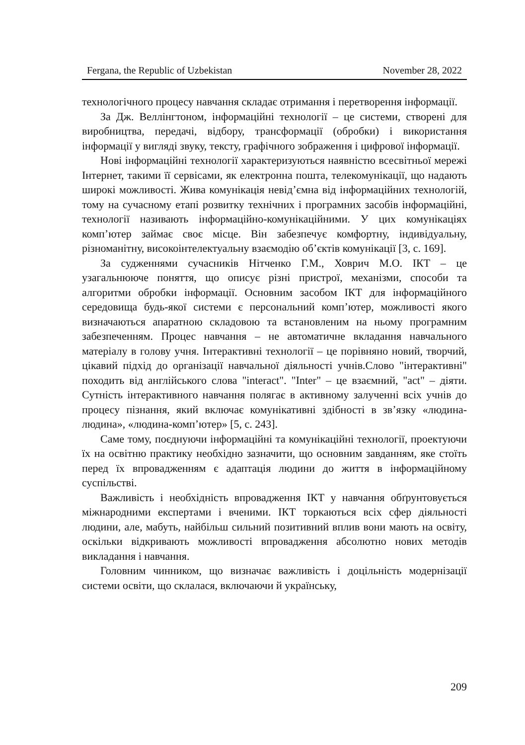Fergana, the Republic of Uzbekistan November 28, 2022
технологічного процесу навчання складає отримання і перетворення інформації.
За Дж. Веллінгтоном, інформаційні технології – це системи, створені для виробництва, передачі, відбору, трансформації (обробки) і використання інформації у вигляді звуку, тексту, графічного зображення і цифрової інформації.
Нові інформаційні технології характеризуються наявністю всесвітньої мережі Інтернет, такими її сервісами, як електронна пошта, телекомунікації, що надають широкі можливості. Жива комунікація невід’ємна від інформаційних технологій, тому на сучасному етапі розвитку технічних і програмних засобів інформаційні, технології називають інформаційно-комунікаційними. У цих комунікаціях комп’ютер займає своє місце. Він забезпечує комфортну, індивідуальну, різноманітну, високоінтелектуальну взаємодію об’єктів комунікації [3, с. 169].
За судженнями сучасників Нітченко Г.М., Ховрич М.О. ІКТ – це узагальнююче поняття, що описує різні пристрої, механізми, способи та алгоритми обробки інформації. Основним засобом ІКТ для інформаційного середовища будь-якої системи є персональний комп’ютер, можливості якого визначаються апаратною складовою та встановленим на ньому програмним забезпеченням. Процес навчання – не автоматичне вкладання навчального матеріалу в голову учня. Інтерактивні технології – це порівняно новий, творчий, цікавий підхід до організації навчальної діяльності учнів.Слово "інтерактивні" походить від англійського слова "interact". "Inter" – це взаємний, "act" – діяти. Сутність інтерактивного навчання полягає в активному залученні всіх учнів до процесу пізнання, який включає комунікативні здібності в зв’язку «людина-людина», «людина-комп’ютер» [5, с. 243].
Саме тому, поєднуючи інформаційні та комунікаційні технології, проектуючи їх на освітню практику необхідно зазначити, що основним завданням, яке стоїть перед їх впровадженням є адаптація людини до життя в інформаційному суспільстві.
Важливість і необхідність впровадження ІКТ у навчання обґрунтовується міжнародними експертами і вченими. ІКТ торкаються всіх сфер діяльності людини, але, мабуть, найбільш сильний позитивний вплив вони мають на освіту, оскільки відкривають можливості впровадження абсолютно нових методів викладання і навчання.
Головним чинником, що визначає важливість і доцільність модернізації системи освіти, що склалася, включаючи й українську,
209